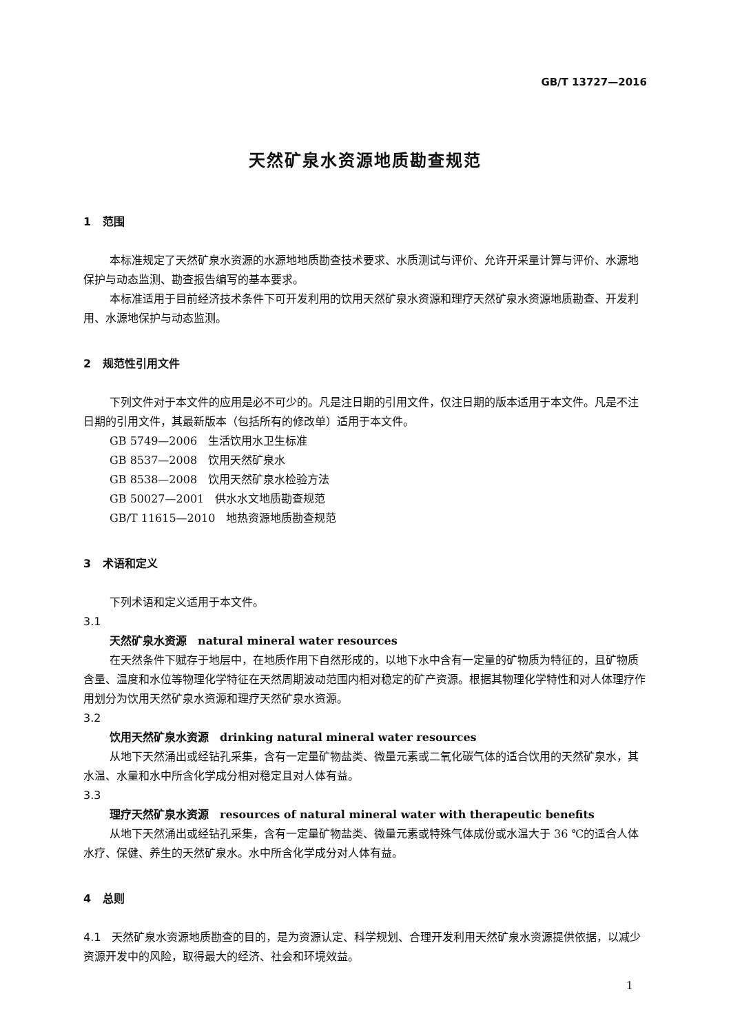GB/T 13727—2016
天然矿泉水资源地质勘查规范
1 范围
本标准规定了天然矿泉水资源的水源地地质勘查技术要求、水质测试与评价、允许开采量计算与评价、水源地保护与动态监测、勘查报告编写的基本要求。
本标准适用于目前经济技术条件下可开发利用的饮用天然矿泉水资源和理疗天然矿泉水资源地质勘查、开发利用、水源地保护与动态监测。
2 规范性引用文件
下列文件对于本文件的应用是必不可少的。凡是注日期的引用文件，仅注日期的版本适用于本文件。凡是不注日期的引用文件，其最新版本（包括所有的修改单）适用于本文件。
GB 5749—2006　生活饮用水卫生标准
GB 8537—2008　饮用天然矿泉水
GB 8538—2008　饮用天然矿泉水检验方法
GB 50027—2001　供水水文地质勘查规范
GB/T 11615—2010　地热资源地质勘查规范
3 术语和定义
下列术语和定义适用于本文件。
3.1
天然矿泉水资源　natural mineral water resources
在天然条件下赋存于地层中，在地质作用下自然形成的，以地下水中含有一定量的矿物质为特征的，且矿物质含量、温度和水位等物理化学特征在天然周期波动范围内相对稳定的矿产资源。根据其物理化学特性和对人体理疗作用划分为饮用天然矿泉水资源和理疗天然矿泉水资源。
3.2
饮用天然矿泉水资源　drinking natural mineral water resources
从地下天然涌出或经钻孔采集，含有一定量矿物盐类、微量元素或二氧化碳气体的适合饮用的天然矿泉水，其水温、水量和水中所含化学成分相对稳定且对人体有益。
3.3
理疗天然矿泉水资源　resources of natural mineral water with therapeutic benefits
从地下天然涌出或经钻孔采集，含有一定量矿物盐类、微量元素或特殊气体成份或水温大于 36 ℃的适合人体水疗、保健、养生的天然矿泉水。水中所含化学成分对人体有益。
4 总则
4.1　天然矿泉水资源地质勘查的目的，是为资源认定、科学规划、合理开发利用天然矿泉水资源提供依据，以减少资源开发中的风险，取得最大的经济、社会和环境效益。
1